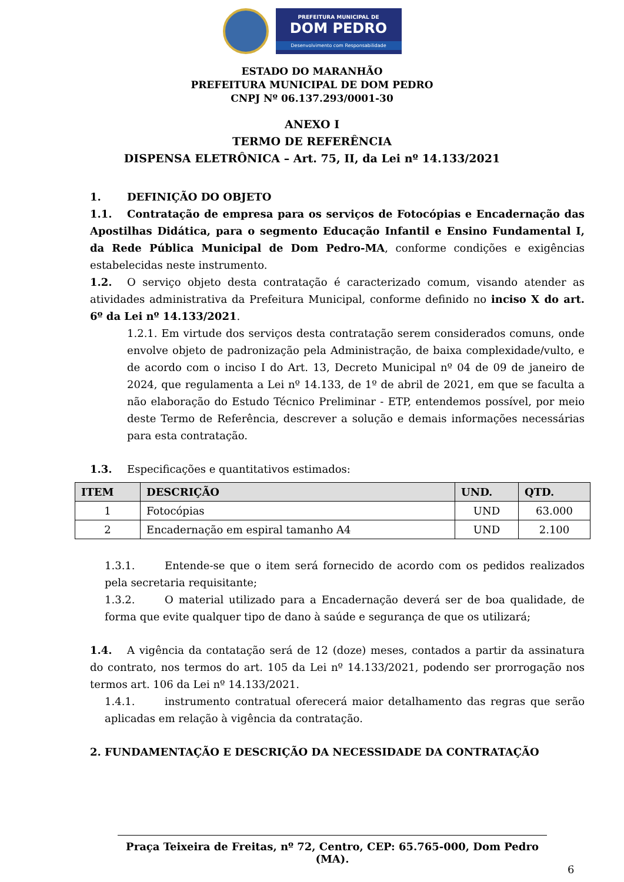PREFEITURA MUNICIPAL DE
DOM PEDRO
Desenvolvimento com Responsabilidade
ESTADO DO MARANHÃO
PREFEITURA MUNICIPAL DE DOM PEDRO
CNPJ Nº 06.137.293/0001-30
ANEXO I
TERMO DE REFERÊNCIA
DISPENSA ELETRÔNICA – Art. 75, II, da Lei nº 14.133/2021
1. DEFINIÇÃO DO OBJETO
1.1. Contratação de empresa para os serviços de Fotocópias e Encadernação das Apostilhas Didática, para o segmento Educação Infantil e Ensino Fundamental I, da Rede Pública Municipal de Dom Pedro-MA, conforme condições e exigências estabelecidas neste instrumento.
1.2. O serviço objeto desta contratação é caracterizado comum, visando atender as atividades administrativa da Prefeitura Municipal, conforme definido no inciso X do art. 6º da Lei nº 14.133/2021.
1.2.1. Em virtude dos serviços desta contratação serem considerados comuns, onde envolve objeto de padronização pela Administração, de baixa complexidade/vulto, e de acordo com o inciso I do Art. 13, Decreto Municipal nº 04 de 09 de janeiro de 2024, que regulamenta a Lei nº 14.133, de 1º de abril de 2021, em que se faculta a não elaboração do Estudo Técnico Preliminar - ETP, entendemos possível, por meio deste Termo de Referência, descrever a solução e demais informações necessárias para esta contratação.
1.3. Especificações e quantitativos estimados:
| ITEM | DESCRIÇÃO | UND. | QTD. |
| --- | --- | --- | --- |
| 1 | Fotocópias | UND | 63.000 |
| 2 | Encadernação em espiral tamanho A4 | UND | 2.100 |
1.3.1. Entende-se que o item será fornecido de acordo com os pedidos realizados pela secretaria requisitante;
1.3.2. O material utilizado para a Encadernação deverá ser de boa qualidade, de forma que evite qualquer tipo de dano à saúde e segurança de que os utilizará;
1.4. A vigência da contatação será de 12 (doze) meses, contados a partir da assinatura do contrato, nos termos do art. 105 da Lei nº 14.133/2021, podendo ser prorrogação nos termos art. 106 da Lei nº 14.133/2021.
1.4.1. instrumento contratual oferecerá maior detalhamento das regras que serão aplicadas em relação à vigência da contratação.
2. FUNDAMENTAÇÃO E DESCRIÇÃO DA NECESSIDADE DA CONTRATAÇÃO
Praça Teixeira de Freitas, nº 72, Centro, CEP: 65.765-000, Dom Pedro (MA).
6